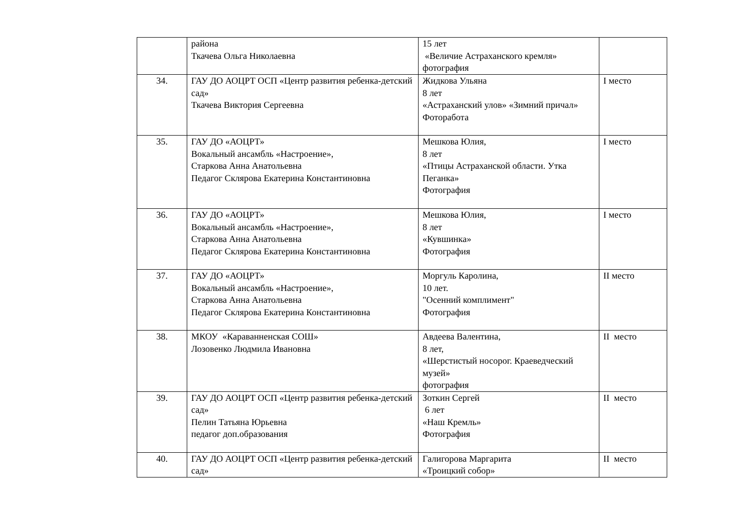| | района Ткачева Ольга Николаевна | 15 лет «Величие Астраханского кремля» фотография | |
| 34. | ГАУ ДО АОЦРТ ОСП «Центр развития ребенка-детский сад» Ткачева Виктория Сергеевна | Жидкова Ульяна 8 лет «Астраханский улов» «Зимний причал» Фоторабота | I место |
| 35. | ГАУ ДО «АОЦРТ» Вокальный ансамбль «Настроение», Старкова Анна Анатольевна Педагог Склярова Екатерина Константиновна | Мешкова Юлия, 8 лет «Птицы Астраханской области. Утка Пеганка» Фотография | I место |
| 36. | ГАУ ДО «АОЦРТ» Вокальный ансамбль «Настроение», Старкова Анна Анатольевна Педагог Склярова Екатерина Константиновна | Мешкова Юлия, 8 лет «Кувшинка» Фотография | I место |
| 37. | ГАУ ДО «АОЦРТ» Вокальный ансамбль «Настроение», Старкова Анна Анатольевна Педагог Склярова Екатерина Константиновна | Моргуль Каролина, 10 лет. "Осенний комплимент" Фотография | II место |
| 38. | МКОУ «Караванненская СОШ» Лозовенко Людмила Ивановна | Авдеева Валентина, 8 лет, «Шерстистый носорог. Краеведческий музей» фотография | II место |
| 39. | ГАУ ДО АОЦРТ ОСП «Центр развития ребенка-детский сад» Пелин Татьяна Юрьевна педагог доп.образования | Зоткин Сергей 6 лет «Наш Кремль» Фотография | II место |
| 40. | ГАУ ДО АОЦРТ ОСП «Центр развития ребенка-детский сад» | Галигорова Маргарита «Троицкий собор» | II место |